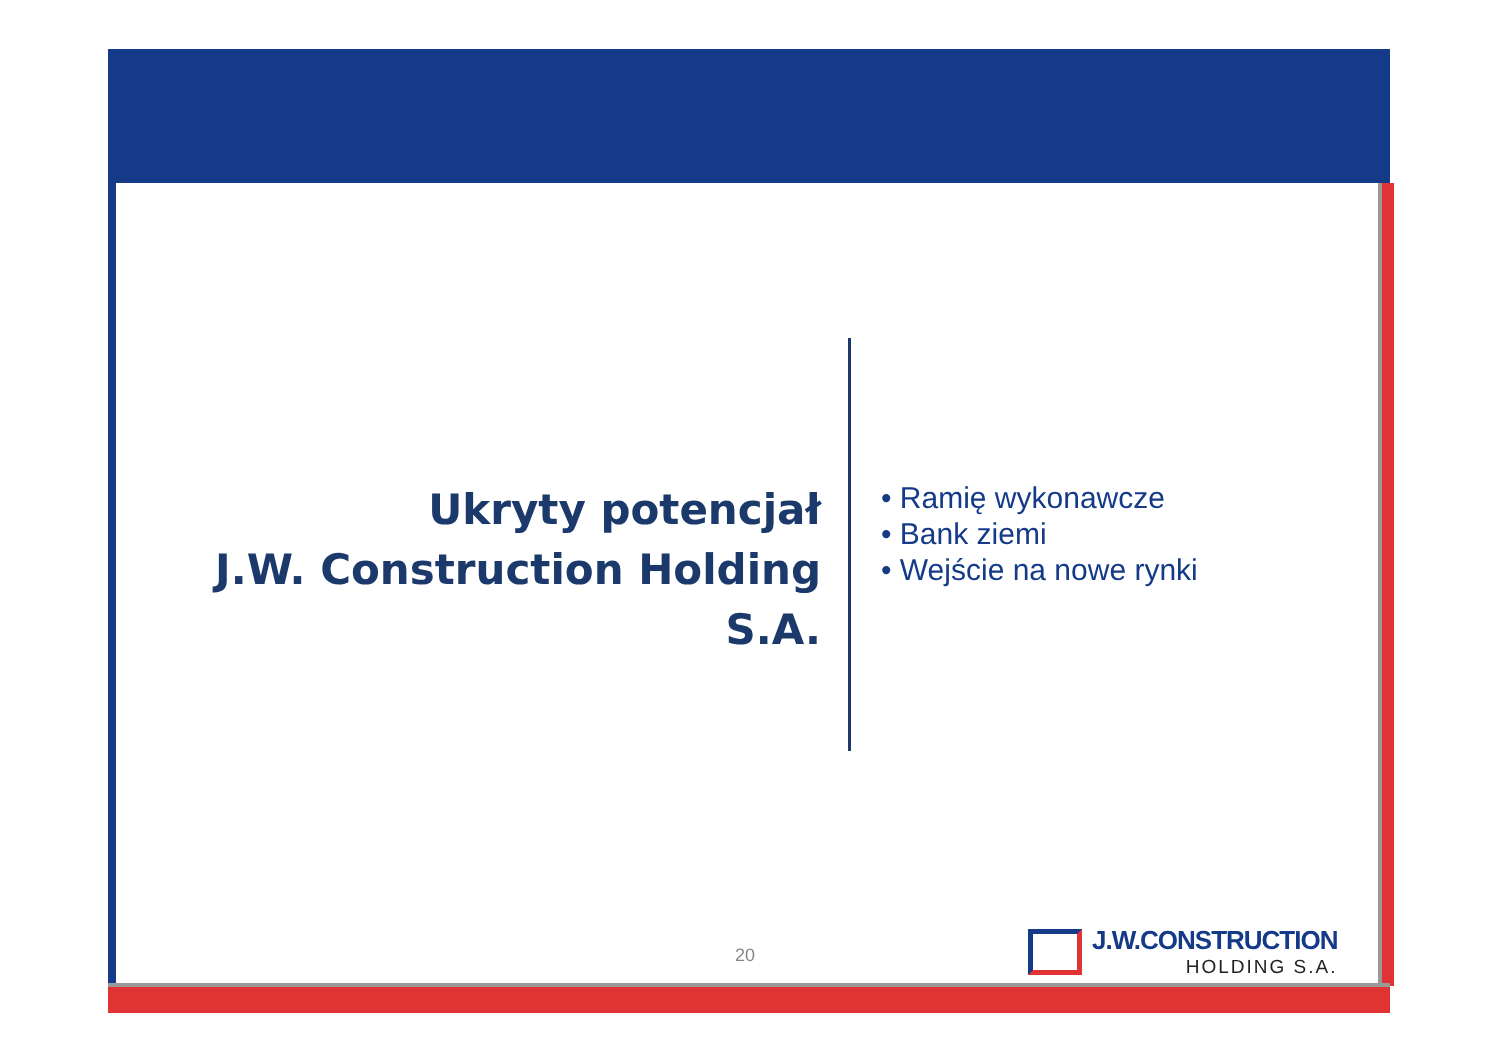Ukryty potencjał
J.W. Construction Holding S.A.
• Ramię wykonawcze
• Bank ziemi
• Wejście na nowe rynki
20
J.W.CONSTRUCTION
HOLDING S.A.